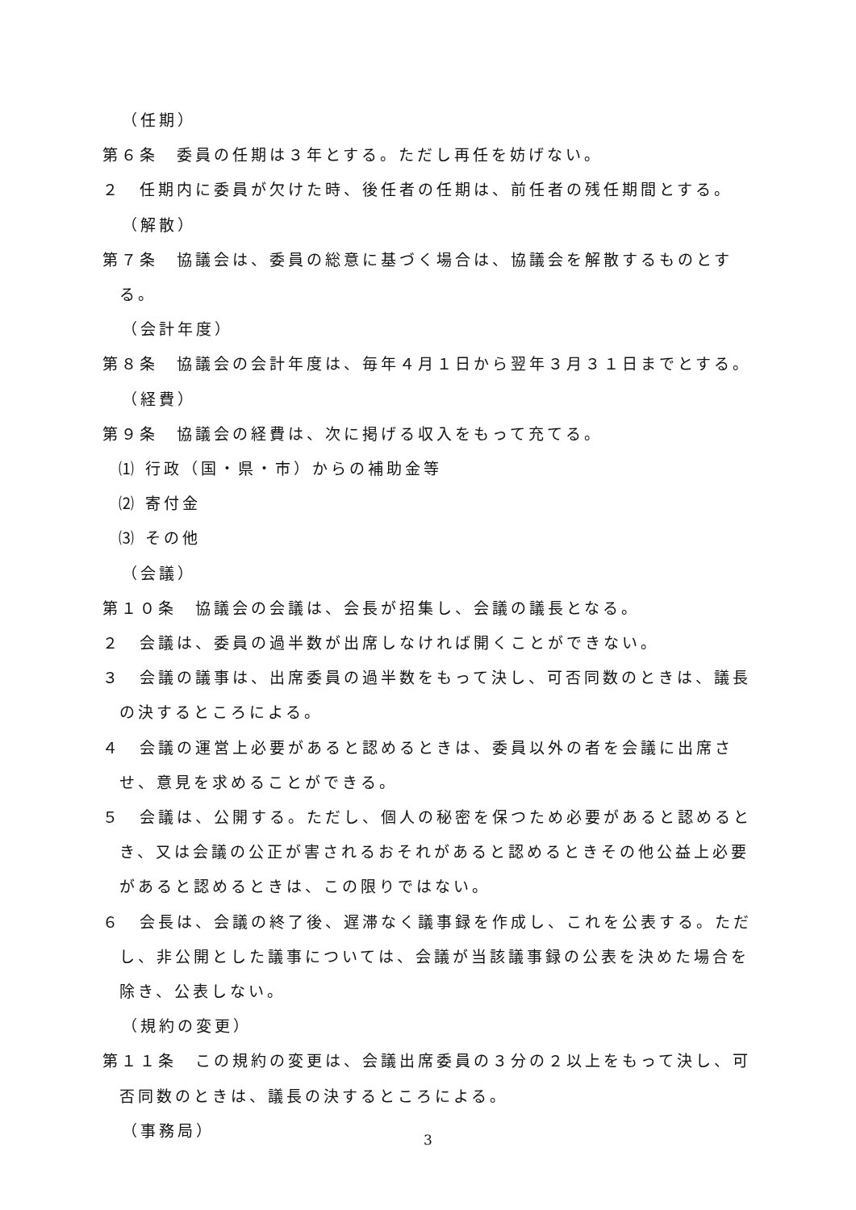（任期）
第６条　委員の任期は３年とする。ただし再任を妨げない。
２　任期内に委員が欠けた時、後任者の任期は、前任者の残任期間とする。
（解散）
第７条　協議会は、委員の総意に基づく場合は、協議会を解散するものとする。
（会計年度）
第８条　協議会の会計年度は、毎年４月１日から翌年３月３１日までとする。
（経費）
第９条　協議会の経費は、次に掲げる収入をもって充てる。
⑴ 行政（国・県・市）からの補助金等
⑵ 寄付金
⑶ その他
（会議）
第１０条　協議会の会議は、会長が招集し、会議の議長となる。
２　会議は、委員の過半数が出席しなければ開くことができない。
３　会議の議事は、出席委員の過半数をもって決し、可否同数のときは、議長の決するところによる。
４　会議の運営上必要があると認めるときは、委員以外の者を会議に出席させ、意見を求めることができる。
５　会議は、公開する。ただし、個人の秘密を保つため必要があると認めるとき、又は会議の公正が害されるおそれがあると認めるときその他公益上必要があると認めるときは、この限りではない。
６　会長は、会議の終了後、遅滞なく議事録を作成し、これを公表する。ただし、非公開とした議事については、会議が当該議事録の公表を決めた場合を除き、公表しない。
（規約の変更）
第１１条　この規約の変更は、会議出席委員の３分の２以上をもって決し、可否同数のときは、議長の決するところによる。
（事務局）
3